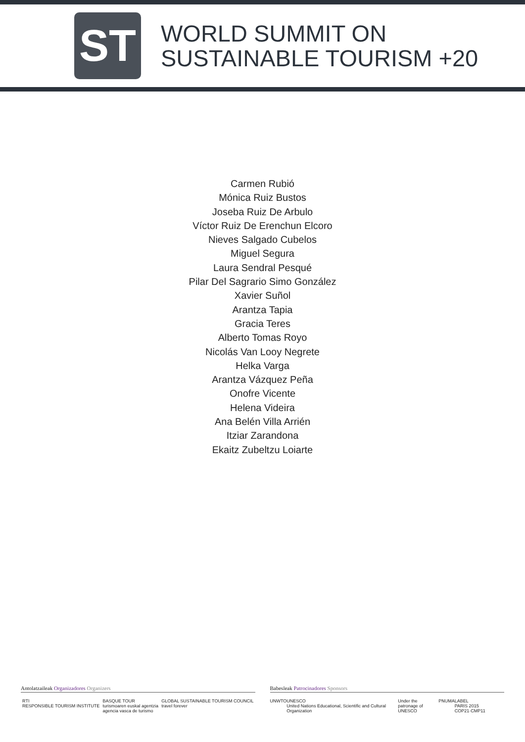ST
WORLD SUMMIT ON
SUSTAINABLE TOURISM +20
Carmen Rubió
Mónica Ruiz Bustos
Joseba Ruiz De Arbulo
Víctor Ruiz De Erenchun Elcoro
Nieves Salgado Cubelos
Miguel Segura
Laura Sendral Pesqué
Pilar Del Sagrario Simo González
Xavier Suñol
Arantza Tapia
Gracia Teres
Alberto Tomas Royo
Nicolás Van Looy Negrete
Helka Varga
Arantza Vázquez Peña
Onofre Vicente
Helena Videira
Ana Belén Villa Arrién
Itziar Zarandona
Ekaitz Zubeltzu Loiarte
Antolatzaileak Organizadores Organizers
RTI
RESPONSIBLE TOURISM INSTITUTE BASQUE TOUR
turismoaren euskal agentzia
agencia vasca de turismo GLOBAL SUSTAINABLE TOURISM COUNCIL
travel forever
Babesleak Patrocinadores Sponsors
UNWTO UNESCO
United Nations Educational, Scientific and Cultural Organization Under the patronage of
UNESCO PNUMA LABEL
PARIS 2015 COP21·CMP11